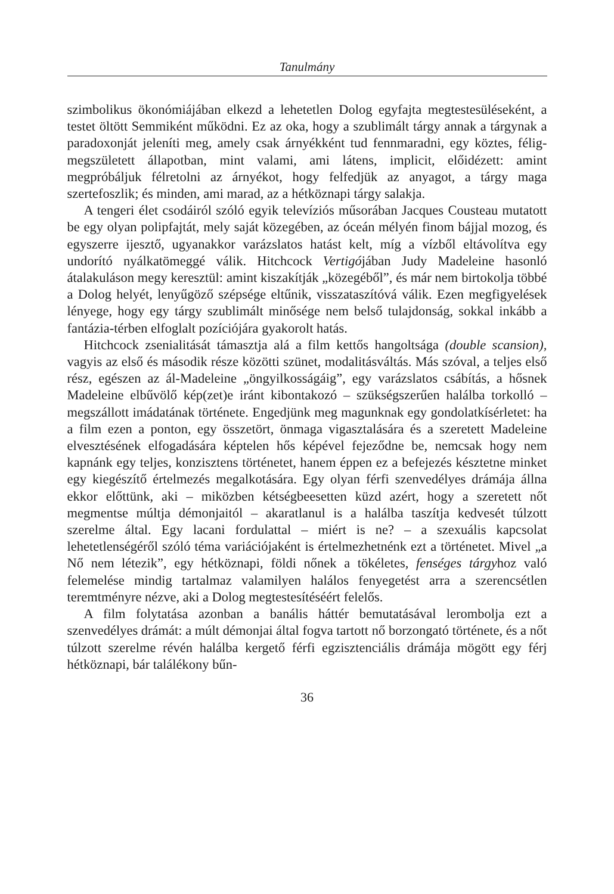Tanulmány
szimbolikus ökonómiájában elkezd a lehetetlen Dolog egyfajta megtestesüléseként, a testet öltött Semmiként működni. Ez az oka, hogy a szublimált tárgy annak a tárgynak a paradoxonját jeleníti meg, amely csak árnyékként tud fennmaradni, egy köztes, félig-megszületett állapotban, mint valami, ami látens, implicit, előidézett: amint megpróbáljuk félretolni az árnyékot, hogy felfedjük az anyagot, a tárgy maga szertefoszlik; és minden, ami marad, az a hétköznapi tárgy salakja.
A tengeri élet csodáiról szóló egyik televíziós műsorában Jacques Cousteau mutatott be egy olyan polipfajtát, mely saját közegében, az óceán mélyén finom bájjal mozog, és egyszerre ijesztő, ugyanakkor varázslatos hatást kelt, míg a vízből eltávolítva egy undorító nyálkatömeggé válik. Hitchcock Vertigójában Judy Madeleine hasonló átalakuláson megy keresztül: amint kiszakítják „közegéből”, és már nem birtokolja többé a Dolog helyét, lenyűgöző szépsége eltűnik, visszataszítóvá válik. Ezen megfigyelések lényege, hogy egy tárgy szublimált minősége nem belső tulajdonság, sokkal inkább a fantázia-térben elfoglalt pozíciójára gyakorolt hatás.
Hitchcock zsenialitását támasztja alá a film kettős hangoltsága (double scansion), vagyis az első és második része közötti szünet, modalitásváltás. Más szóval, a teljes első rész, egészen az ál-Madeleine „öngyilkosságáig”, egy varázslatos csábítás, a hősnek Madeleine elbűvölő kép(zet)e iránt kibontakozó – szükségszerűen halálba torkolló – megszállott imádatának története. Engedjünk meg magunknak egy gondolatkísérletet: ha a film ezen a ponton, egy összetört, önmaga vigasztalására és a szeretett Madeleine elvesztésének elfogadására képtelen hős képével fejeződne be, nemcsak hogy nem kapnánk egy teljes, konzisztens történetet, hanem éppen ez a befejezés késztetne minket egy kiegészítő értelmezés megalkotására. Egy olyan férfi szenvedélyes drámája állna ekkor előttünk, aki – miközben kétségbeesetten küzd azért, hogy a szeretett nőt megmentse múltja démonjaitól – akaratlanul is a halálba taszítja kedvesét túlzott szerelme által. Egy lacani fordulattal – miért is ne? – a szexuális kapcsolat lehetetlenségéről szóló téma variációjaként is értelmezhetnénk ezt a történetet. Mivel „a Nő nem létezik”, egy hétköznapi, földi nőnek a tökéletes, fenséges tárgyhoz való felemelése mindig tartalmaz valamilyen halálos fenyegetést arra a szerencsétlen teremtményre nézve, aki a Dolog megtestesítéséért felelős.
A film folytatása azonban a banális háttér bemutatásával lerombolja ezt a szenvedélyes drámát: a múlt démonjai által fogva tartott nő borzongató története, és a nőt túlzott szerelme révén halálba kergető férfi egzisztenciális drámája mögött egy férj hétköznapi, bár találékony bűn-
36